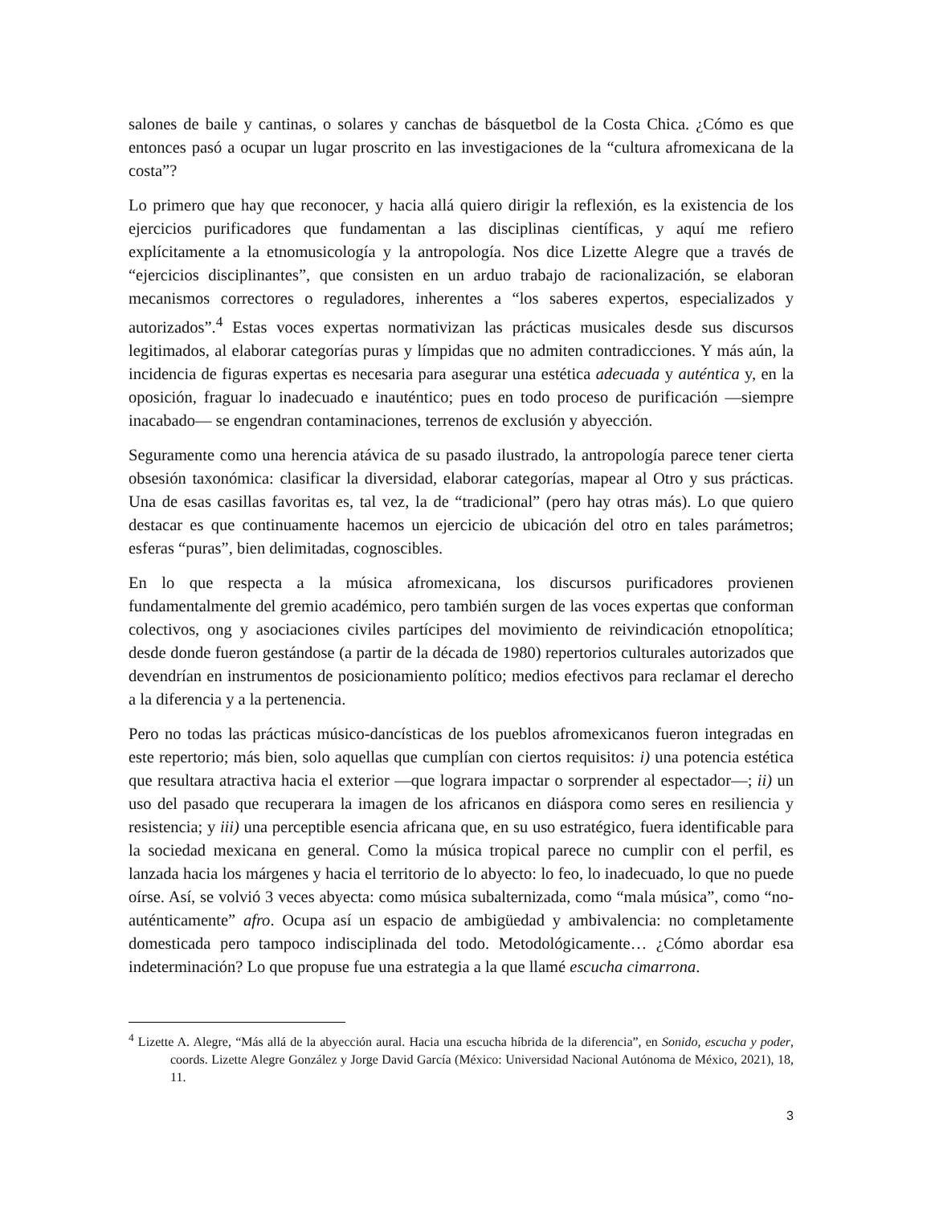salones de baile y cantinas, o solares y canchas de básquetbol de la Costa Chica. ¿Cómo es que entonces pasó a ocupar un lugar proscrito en las investigaciones de la “cultura afromexicana de la costa”?
Lo primero que hay que reconocer, y hacia allá quiero dirigir la reflexión, es la existencia de los ejercicios purificadores que fundamentan a las disciplinas científicas, y aquí me refiero explícitamente a la etnomusicología y la antropología. Nos dice Lizette Alegre que a través de “ejercicios disciplinantes”, que consisten en un arduo trabajo de racionalización, se elaboran mecanismos correctores o reguladores, inherentes a “los saberes expertos, especializados y autorizados”.<sup>4</sup> Estas voces expertas normativizan las prácticas musicales desde sus discursos legitimados, al elaborar categorías puras y límpidas que no admiten contradicciones. Y más aún, la incidencia de figuras expertas es necesaria para asegurar una estética adecuada y auténtica y, en la oposición, fraguar lo inadecuado e inauténtico; pues en todo proceso de purificación —siempre inacabado— se engendran contaminaciones, terrenos de exclusión y abyección.
Seguramente como una herencia atávica de su pasado ilustrado, la antropología parece tener cierta obsesión taxonómica: clasificar la diversidad, elaborar categorías, mapear al Otro y sus prácticas. Una de esas casillas favoritas es, tal vez, la de “tradicional” (pero hay otras más). Lo que quiero destacar es que continuamente hacemos un ejercicio de ubicación del otro en tales parámetros; esferas “puras”, bien delimitadas, cognoscibles.
En lo que respecta a la música afromexicana, los discursos purificadores provienen fundamentalmente del gremio académico, pero también surgen de las voces expertas que conforman colectivos, ong y asociaciones civiles partícipes del movimiento de reivindicación etnopolítica; desde donde fueron gestándose (a partir de la década de 1980) repertorios culturales autorizados que devendrían en instrumentos de posicionamiento político; medios efectivos para reclamar el derecho a la diferencia y a la pertenencia.
Pero no todas las prácticas músico-dancísticas de los pueblos afromexicanos fueron integradas en este repertorio; más bien, solo aquellas que cumplían con ciertos requisitos: i) una potencia estética que resultara atractiva hacia el exterior —que lograra impactar o sorprender al espectador—; ii) un uso del pasado que recuperara la imagen de los africanos en diáspora como seres en resiliencia y resistencia; y iii) una perceptible esencia africana que, en su uso estratégico, fuera identificable para la sociedad mexicana en general. Como la música tropical parece no cumplir con el perfil, es lanzada hacia los márgenes y hacia el territorio de lo abyecto: lo feo, lo inadecuado, lo que no puede oírse. Así, se volvió 3 veces abyecta: como música subalternizada, como “mala música”, como “no-auténticamente” afro. Ocupa así un espacio de ambigüedad y ambivalencia: no completamente domesticada pero tampoco indisciplinada del todo. Metodológicamente… ¿Cómo abordar esa indeterminación? Lo que propuse fue una estrategia a la que llamé escucha cimarrona.
<sup>4</sup> Lizette A. Alegre, “Más allá de la abyección aural. Hacia una escucha híbrida de la diferencia”, en Sonido, escucha y poder, coords. Lizette Alegre González y Jorge David García (México: Universidad Nacional Autónoma de México, 2021), 18, 11.
3